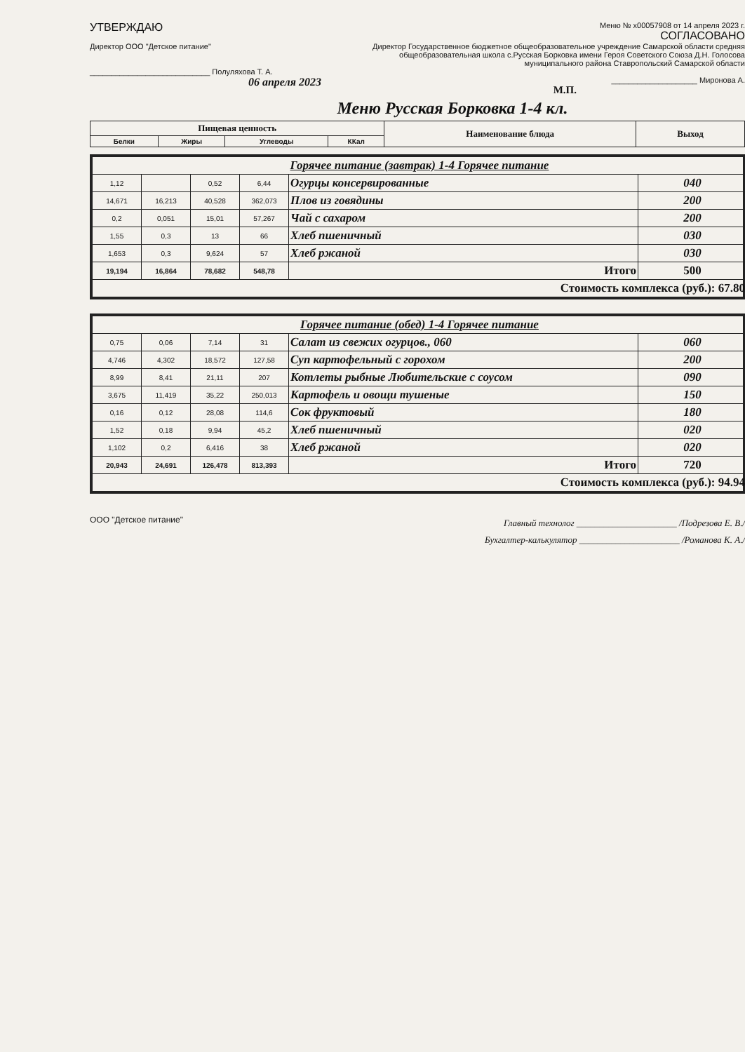УТВЕРЖДАЮ
Директор ООО "Детское питание"
____________________________ Полуляхова Т. А.
06 апреля 2023
Меню № х00057908 от 14 апреля 2023 г.
СОГЛАСОВАНО
Директор Государственное бюджетное общеобразовательное учреждение Самарской области средняя общеобразовательная школа с.Русская Борковка имени Героя Советского Союза Д.Н. Голосова муниципального района Ставропольский Самарской области
____________________ Миронова А.
М.П.
Меню Русская Борковка 1-4 кл.
| Пищевая ценность | | | | Наименование блюда | Выход |
| --- | --- | --- | --- | --- | --- |
| Белки | Жиры | Углеводы | ККал | | |
| Горячее питание (завтрак) 1-4 Горячее питание | | | | | |
| 1,12 | | 0,52 | 6,44 | Огурцы консервированные | 040 |
| 14,671 | 16,213 | 40,528 | 362,073 | Плов из говядины | 200 |
| 0,2 | 0,051 | 15,01 | 57,267 | Чай с сахаром | 200 |
| 1,55 | 0,3 | 13 | 66 | Хлеб пшеничный | 030 |
| 1,653 | 0,3 | 9,624 | 57 | Хлеб ржаной | 030 |
| 19,194 | 16,864 | 78,682 | 548,78 | Итого | 500 |
| Стоимость комплекса (руб.): 67.80 | | | | | |
| Горячее питание (обед) 1-4 Горячее питание | | | | | |
| 0,75 | 0,06 | 7,14 | 31 | Салат из свежих огурцов., 060 | 060 |
| 4,746 | 4,302 | 18,572 | 127,58 | Суп картофельный с горохом | 200 |
| 8,99 | 8,41 | 21,11 | 207 | Котлеты рыбные Любительские с соусом | 090 |
| 3,675 | 11,419 | 35,22 | 250,013 | Картофель и овощи тушеные | 150 |
| 0,16 | 0,12 | 28,08 | 114,6 | Сок фруктовый | 180 |
| 1,52 | 0,18 | 9,94 | 45,2 | Хлеб пшеничный | 020 |
| 1,102 | 0,2 | 6,416 | 38 | Хлеб ржаной | 020 |
| 20,943 | 24,691 | 126,478 | 813,393 | Итого | 720 |
| Стоимость комплекса (руб.): 94.94 | | | | | |
ООО "Детское питание"
Главный технолог ______________________ /Подрезова Е. В./
Бухгалтер-калькулятор ______________________ /Романова К. А./